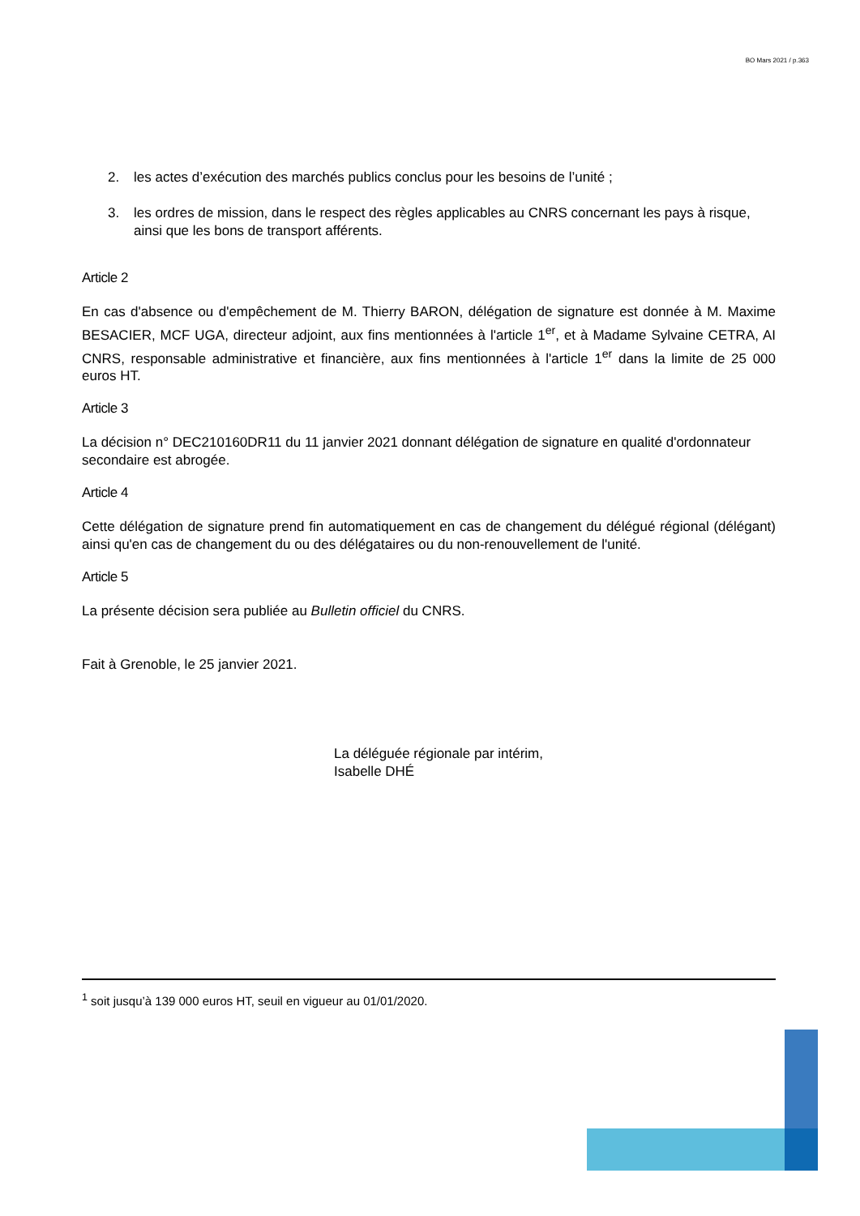BO Mars 2021 / p.363
2. les actes d’exécution des marchés publics conclus pour les besoins de l’unité ;
3. les ordres de mission, dans le respect des règles applicables au CNRS concernant les pays à risque, ainsi que les bons de transport afférents.
Article 2
En cas d'absence ou d'empêchement de M. Thierry BARON, délégation de signature est donnée à M. Maxime BESACIER, MCF UGA, directeur adjoint, aux fins mentionnées à l'article 1<sup>er</sup>, et à Madame Sylvaine CETRA, AI CNRS, responsable administrative et financière, aux fins mentionnées à l'article 1<sup>er</sup> dans la limite de 25 000 euros HT.
Article 3
La décision n° DEC210160DR11 du 11 janvier 2021 donnant délégation de signature en qualité d'ordonnateur secondaire est abrogée.
Article 4
Cette délégation de signature prend fin automatiquement en cas de changement du délégué régional (délégant) ainsi qu'en cas de changement du ou des délégataires ou du non-renouvellement de l'unité.
Article 5
La présente décision sera publiée au Bulletin officiel du CNRS.
Fait à Grenoble, le 25 janvier 2021.
La déléguée régionale par intérim,
Isabelle DHÉ
<sup>1</sup> soit jusqu’à 139 000 euros HT, seuil en vigueur au 01/01/2020.